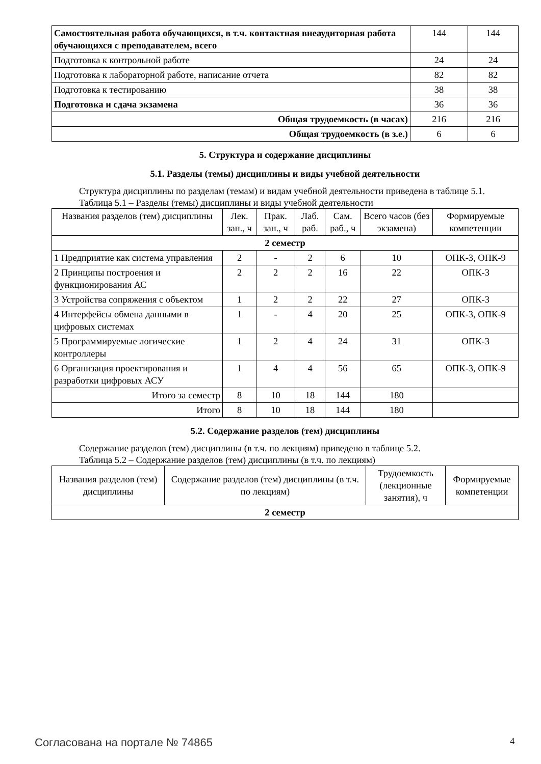| Самостоятельная работа обучающихся, в т.ч. контактная внеаудиторная работа обучающихся с преподавателем, всего | 144 | 144 |
| Подготовка к контрольной работе | 24 | 24 |
| Подготовка к лабораторной работе, написание отчета | 82 | 82 |
| Подготовка к тестированию | 38 | 38 |
| Подготовка и сдача экзамена | 36 | 36 |
| Общая трудоемкость (в часах) | 216 | 216 |
| Общая трудоемкость (в з.е.) | 6 | 6 |
5. Структура и содержание дисциплины
5.1. Разделы (темы) дисциплины и виды учебной деятельности
Структура дисциплины по разделам (темам) и видам учебной деятельности приведена в таблице 5.1.
Таблица 5.1 – Разделы (темы) дисциплины и виды учебной деятельности
| Названия разделов (тем) дисциплины | Лек. зан., ч | Прак. зан., ч | Лаб. раб. | Сам. раб., ч | Всего часов (без экзамена) | Формируемые компетенции |
| --- | --- | --- | --- | --- | --- | --- |
| 2 семестр | | | | | | |
| 1 Предприятие как система управления | 2 | - | 2 | 6 | 10 | ОПК-3, ОПК-9 |
| 2 Принципы построения и функционирования АС | 2 | 2 | 2 | 16 | 22 | ОПК-3 |
| 3 Устройства сопряжения с объектом | 1 | 2 | 2 | 22 | 27 | ОПК-3 |
| 4 Интерфейсы обмена данными в цифровых системах | 1 | - | 4 | 20 | 25 | ОПК-3, ОПК-9 |
| 5 Программируемые логические контроллеры | 1 | 2 | 4 | 24 | 31 | ОПК-3 |
| 6 Организация проектирования и разработки цифровых АСУ | 1 | 4 | 4 | 56 | 65 | ОПК-3, ОПК-9 |
| Итого за семестр | 8 | 10 | 18 | 144 | 180 | |
| Итого | 8 | 10 | 18 | 144 | 180 | |
5.2. Содержание разделов (тем) дисциплины
Содержание разделов (тем) дисциплины (в т.ч. по лекциям) приведено в таблице 5.2.
Таблица 5.2 – Содержание разделов (тем) дисциплины (в т.ч. по лекциям)
| Названия разделов (тем) дисциплины | Содержание разделов (тем) дисциплины (в т.ч. по лекциям) | Трудоемкость (лекционные занятия), ч | Формируемые компетенции |
| --- | --- | --- | --- |
| 2 семестр | | | |
Согласована на портале № 74865 4